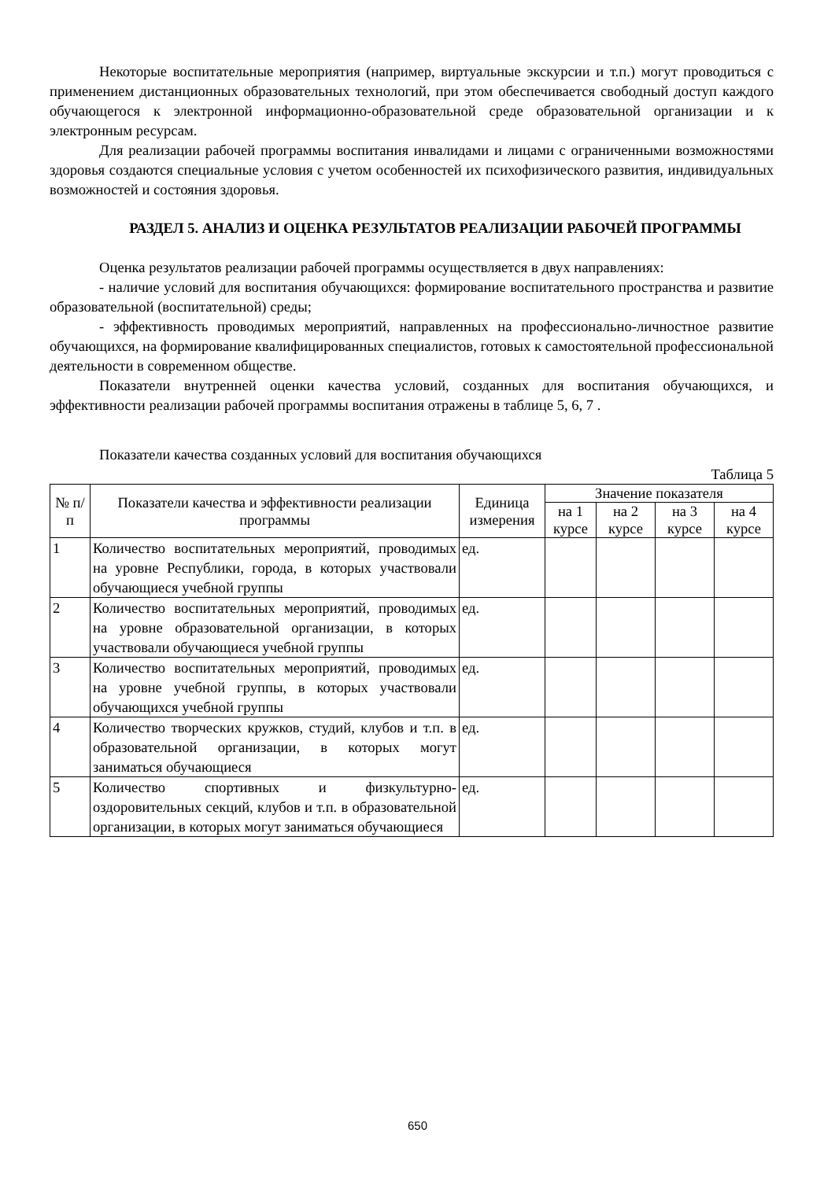Некоторые воспитательные мероприятия (например, виртуальные экскурсии и т.п.) могут проводиться с применением дистанционных образовательных технологий, при этом обеспечивается свободный доступ каждого обучающегося к электронной информационно-образовательной среде образовательной организации и к электронным ресурсам.
Для реализации рабочей программы воспитания инвалидами и лицами с ограниченными возможностями здоровья создаются специальные условия с учетом особенностей их психофизического развития, индивидуальных возможностей и состояния здоровья.
РАЗДЕЛ 5. АНАЛИЗ И ОЦЕНКА РЕЗУЛЬТАТОВ РЕАЛИЗАЦИИ РАБОЧЕЙ ПРОГРАММЫ
Оценка результатов реализации рабочей программы осуществляется в двух направлениях:
- наличие условий для воспитания обучающихся: формирование воспитательного пространства и развитие образовательной (воспитательной) среды;
- эффективность проводимых мероприятий, направленных на профессионально-личностное развитие обучающихся, на формирование квалифицированных специалистов, готовых к самостоятельной профессиональной деятельности в современном обществе.
Показатели внутренней оценки качества условий, созданных для воспитания обучающихся, и эффективности реализации рабочей программы воспитания отражены в таблице 5, 6, 7 .
Показатели качества созданных условий для воспитания обучающихся
Таблица 5
| № п/п | Показатели качества и эффективности реализации программы | Единица измерения | Значение показателя | | | |
| --- | --- | --- | --- | --- | --- | --- |
| | | | на 1 курсе | на 2 курсе | на 3 курсе | на 4 курсе |
| 1 | Количество воспитательных мероприятий, проводимых на уровне Республики, города, в которых участвовали обучающиеся учебной группы | ед. | | | | |
| 2 | Количество воспитательных мероприятий, проводимых на уровне образовательной организации, в которых участвовали обучающиеся учебной группы | ед. | | | | |
| 3 | Количество воспитательных мероприятий, проводимых на уровне учебной группы, в которых участвовали обучающихся учебной группы | ед. | | | | |
| 4 | Количество творческих кружков, студий, клубов и т.п. в образовательной организации, в которых могут заниматься обучающиеся | ед. | | | | |
| 5 | Количество спортивных и физкультурно-оздоровительных секций, клубов и т.п. в образовательной организации, в которых могут заниматься обучающиеся | ед. | | | | |
650